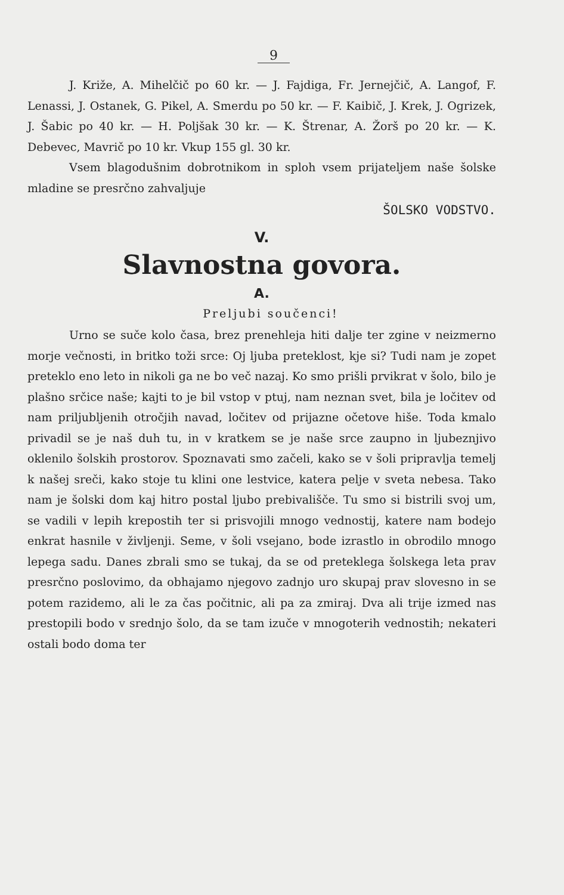9
J. Križe, A. Mihelčič po 60 kr. — J. Fajdiga, Fr. Jernejčič, A. Langof, F. Lenassi, J. Ostanek, G. Pikel, A. Smerdu po 50 kr. — F. Kaibič, J. Krek, J. Ogrizek, J. Šabic po 40 kr. — H. Poljšak 30 kr. — K. Štrenar, A. Žorš po 20 kr. — K. Debevec, Mavrič po 10 kr. Vkup 155 gl. 30 kr.
Vsem blagodušnim dobrotnikom in sploh vsem prijateljem naše šolske mladine se presrčno zahvaljuje
ŠOLSKO VODSTVO.
V.
Slavnostna govora.
A.
Preljubi součenci!
Urno se suče kolo časa, brez prenehleja hiti dalje ter zgine v neizmerno morje večnosti, in britko toži srce: Oj ljuba preteklost, kje si? Tudi nam je zopet preteklo eno leto in nikoli ga ne bo več nazaj. Ko smo prišli prvikrat v šolo, bilo je plašno srčice naše; kajti to je bil vstop v ptuj, nam neznan svet, bila je ločitev od nam priljubljenih otročjih navad, ločitev od prijazne očetove hiše. Toda kmalo privadil se je naš duh tu, in v kratkem se je naše srce zaupno in ljubeznjivo oklenilo šolskih prostorov. Spoznavati smo začeli, kako se v šoli pripravlja temelj k našej sreči, kako stoje tu klini one lestvice, katera pelje v sveta nebesa. Tako nam je šolski dom kaj hitro postal ljubo prebivališče. Tu smo si bistrili svoj um, se vadili v lepih krepostih ter si prisvojili mnogo vednostij, katere nam bodejo enkrat hasnile v življenji. Seme, v šoli vsejano, bode izrastlo in obrodilo mnogo lepega sadu. Danes zbrali smo se tukaj, da se od preteklega šolskega leta prav presrčno poslovimo, da obhajamo njegovo zadnjo uro skupaj prav slovesno in se potem razidemo, ali le za čas počitnic, ali pa za zmiraj. Dva ali trije izmed nas prestopili bodo v srednjo šolo, da se tam izuče v mnogoterih vednostih; nekateri ostali bodo doma ter